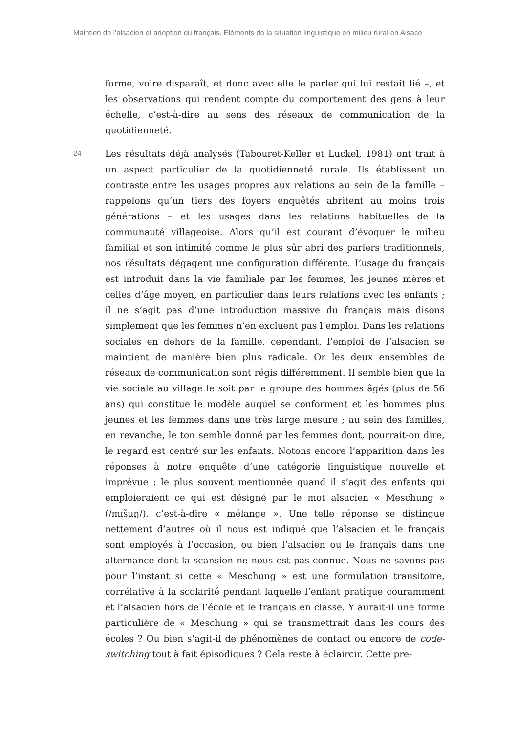Maintien de l’alsacien et adoption du français. Éléments de la situation linguistique en milieu rural en Alsace
forme, voire disparaît, et donc avec elle le parler qui lui restait lié –, et les observations qui rendent compte du comportement des gens à leur échelle, c’est-à-dire au sens des réseaux de communication de la quotidienneté.
24
Les résultats déjà analysés (Tabouret-Keller et Luckel, 1981) ont trait à un aspect particulier de la quotidienneté rurale. Ils établissent un contraste entre les usages propres aux relations au sein de la famille – rappelons qu’un tiers des foyers enquêtés abritent au moins trois générations – et les usages dans les relations habituelles de la communauté villageoise. Alors qu’il est courant d’évoquer le milieu familial et son intimité comme le plus sûr abri des parlers traditionnels, nos résultats dégagent une configuration différente. L’usage du français est introduit dans la vie familiale par les femmes, les jeunes mères et celles d’âge moyen, en particulier dans leurs relations avec les enfants ; il ne s’agit pas d’une introduction massive du français mais disons simplement que les femmes n’en excluent pas l’emploi. Dans les relations sociales en dehors de la famille, cependant, l’emploi de l’alsacien se maintient de manière bien plus radicale. Or les deux ensembles de réseaux de communication sont régis différemment. Il semble bien que la vie sociale au village le soit par le groupe des hommes âgés (plus de 56 ans) qui constitue le modèle auquel se conforment et les hommes plus jeunes et les femmes dans une très large mesure ; au sein des familles, en revanche, le ton semble donné par les femmes dont, pourrait-on dire, le regard est centré sur les enfants. Notons encore l’apparition dans les réponses à notre enquête d’une catégorie linguistique nouvelle et imprévue : le plus souvent mentionnée quand il s’agit des enfants qui emploieraient ce qui est désigné par le mot alsacien « Meschung » (/mɪšuŋ/), c’est-à-dire « mélange ». Une telle réponse se distingue nettement d’autres où il nous est indiqué que l’alsacien et le français sont employés à l’occasion, ou bien l’alsacien ou le français dans une alternance dont la scansion ne nous est pas connue. Nous ne savons pas pour l’instant si cette « Meschung » est une formulation transitoire, corrélative à la scolarité pendant laquelle l’enfant pratique couramment et l’alsacien hors de l’école et le français en classe. Y aurait-il une forme particulière de « Meschung » qui se transmettrait dans les cours des écoles ? Ou bien s’agit-il de phénomènes de contact ou encore de code-switching tout à fait épisodiques ? Cela reste à éclaircir. Cette pre-